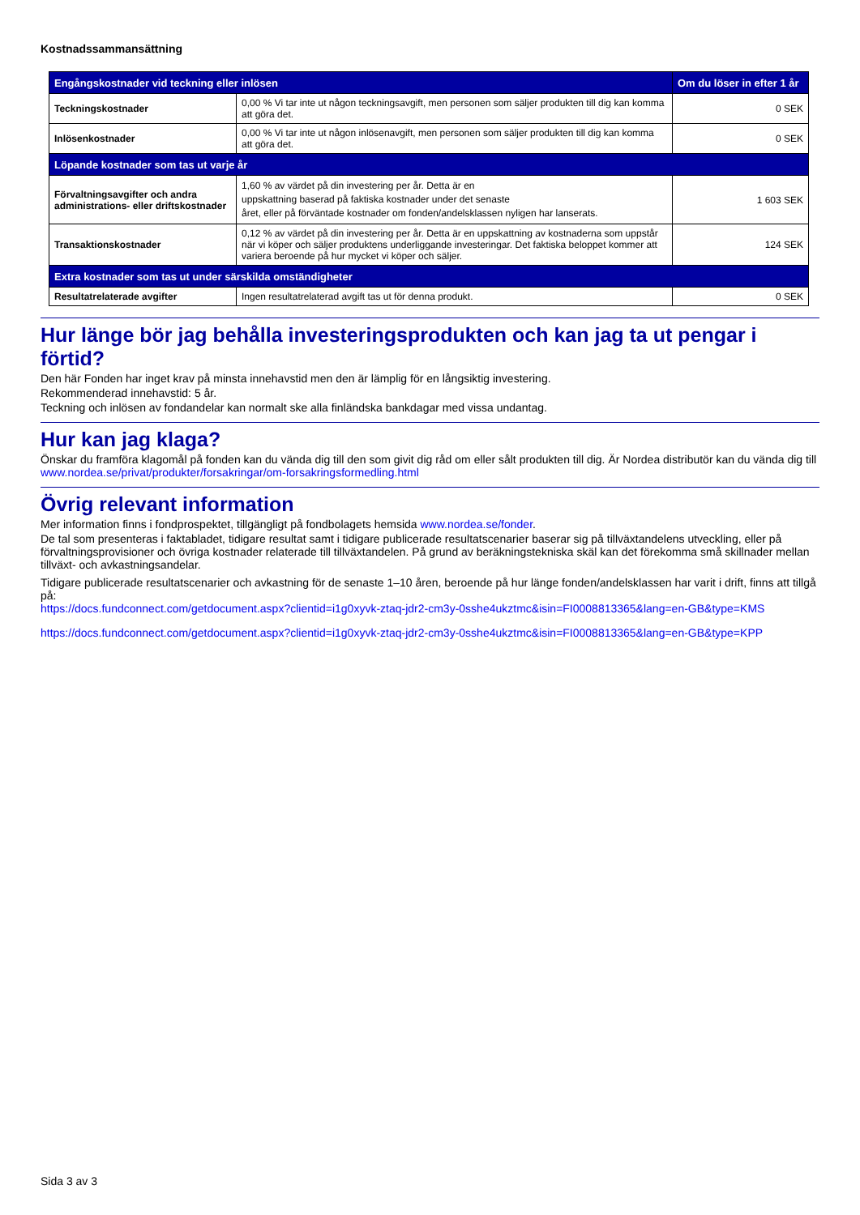Kostnadssammansättning
| Engångskostnader vid teckning eller inlösen | | Om du löser in efter 1 år |
| --- | --- | --- |
| Teckningskostnader | 0,00 % Vi tar inte ut någon teckningsavgift, men personen som säljer produkten till dig kan komma att göra det. | 0 SEK |
| Inlösenkostnader | 0,00 % Vi tar inte ut någon inlösenavgift, men personen som säljer produkten till dig kan komma att göra det. | 0 SEK |
| Löpande kostnader som tas ut varje år | | |
| Förvaltningsavgifter och andra administrations- eller driftskostnader | 1,60 % av värdet på din investering per år. Detta är en uppskattning baserad på faktiska kostnader under det senaste året, eller på förväntade kostnader om fonden/andelsklassen nyligen har lanserats. | 1 603 SEK |
| Transaktionskostnader | 0,12 % av värdet på din investering per år. Detta är en uppskattning av kostnaderna som uppstår när vi köper och säljer produktens underliggande investeringar. Det faktiska beloppet kommer att variera beroende på hur mycket vi köper och säljer. | 124 SEK |
| Extra kostnader som tas ut under särskilda omständigheter | | |
| Resultatrelaterade avgifter | Ingen resultatrelaterad avgift tas ut för denna produkt. | 0 SEK |
Hur länge bör jag behålla investeringsprodukten och kan jag ta ut pengar i förtid?
Den här Fonden har inget krav på minsta innehavstid men den är lämplig för en långsiktig investering.
Rekommenderad innehavstid: 5 år.
Teckning och inlösen av fondandelar kan normalt ske alla finländska bankdagar med vissa undantag.
Hur kan jag klaga?
Önskar du framföra klagomål på fonden kan du vända dig till den som givit dig råd om eller sålt produkten till dig. Är Nordea distributör kan du vända dig till www.nordea.se/privat/produkter/forsakringar/om-forsakringsformedling.html
Övrig relevant information
Mer information finns i fondprospektet, tillgängligt på fondbolagets hemsida www.nordea.se/fonder.
De tal som presenteras i faktabladet, tidigare resultat samt i tidigare publicerade resultatscenarier baserar sig på tillväxtandelens utveckling, eller på förvaltningsprovisioner och övriga kostnader relaterade till tillväxtandelen. På grund av beräkningstekniska skäl kan det förekomma små skillnader mellan tillväxt- och avkastningsandelar.
Tidigare publicerade resultatscenarier och avkastning för de senaste 1–10 åren, beroende på hur länge fonden/andelsklassen har varit i drift, finns att tillgå på:
https://docs.fundconnect.com/getdocument.aspx?clientid=i1g0xyvk-ztaq-jdr2-cm3y-0sshe4ukztmc&isin=FI0008813365&lang=en-GB&type=KMS
https://docs.fundconnect.com/getdocument.aspx?clientid=i1g0xyvk-ztaq-jdr2-cm3y-0sshe4ukztmc&isin=FI0008813365&lang=en-GB&type=KPP
Sida 3 av 3